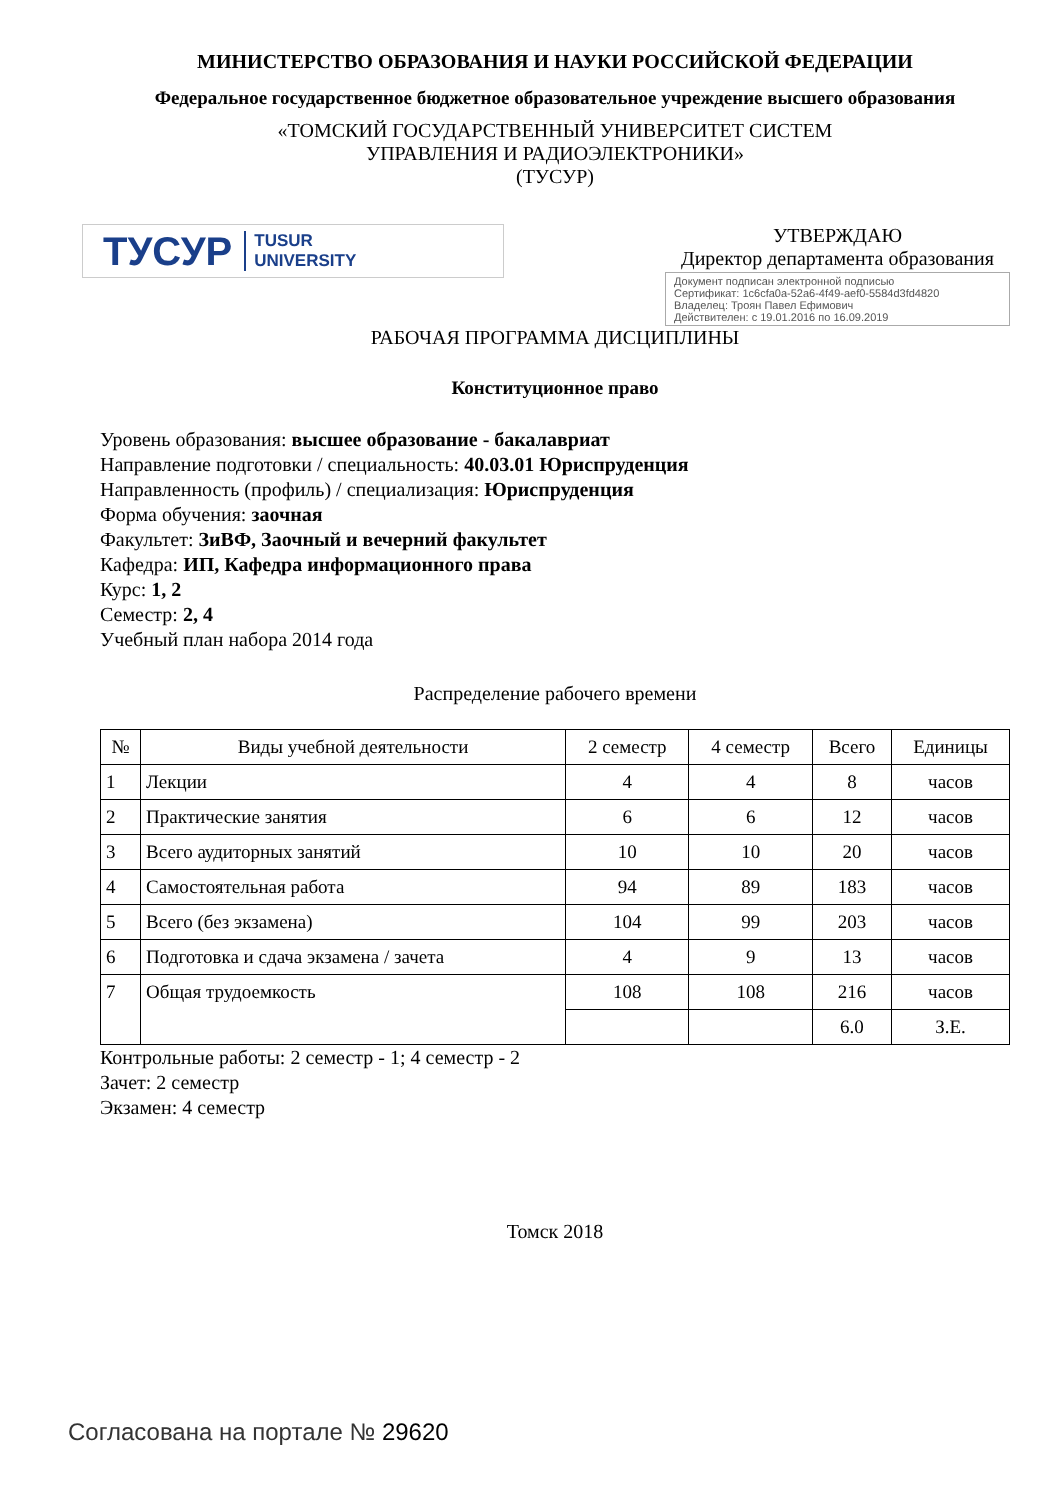МИНИСТЕРСТВО ОБРАЗОВАНИЯ И НАУКИ РОССИЙСКОЙ ФЕДЕРАЦИИ
Федеральное государственное бюджетное образовательное учреждение высшего образования
«ТОМСКИЙ ГОСУДАРСТВЕННЫЙ УНИВЕРСИТЕТ СИСТЕМ
УПРАВЛЕНИЯ И РАДИОЭЛЕКТРОНИКИ»
(ТУСУР)
ТУСУР TUSUR
UNIVERSITY
УТВЕРЖДАЮ
Директор департамента образования
Документ подписан электронной подписью
Сертификат: 1c6cfa0a-52a6-4f49-aef0-5584d3fd4820
Владелец: Троян Павел Ефимович
Действителен: с 19.01.2016 по 16.09.2019
РАБОЧАЯ ПРОГРАММА ДИСЦИПЛИНЫ
Конституционное право
Уровень образования: высшее образование - бакалавриат
Направление подготовки / специальность: 40.03.01 Юриспруденция
Направленность (профиль) / специализация: Юриспруденция
Форма обучения: заочная
Факультет: ЗиВФ, Заочный и вечерний факультет
Кафедра: ИП, Кафедра информационного права
Курс: 1, 2
Семестр: 2, 4
Учебный план набора 2014 года
Распределение рабочего времени
| № | Виды учебной деятельности | 2 семестр | 4 семестр | Всего | Единицы |
| --- | --- | --- | --- | --- | --- |
| 1 | Лекции | 4 | 4 | 8 | часов |
| 2 | Практические занятия | 6 | 6 | 12 | часов |
| 3 | Всего аудиторных занятий | 10 | 10 | 20 | часов |
| 4 | Самостоятельная работа | 94 | 89 | 183 | часов |
| 5 | Всего (без экзамена) | 104 | 99 | 203 | часов |
| 6 | Подготовка и сдача экзамена / зачета | 4 | 9 | 13 | часов |
| 7 | Общая трудоемкость | 108 | 108 | 216 | часов |
| | | | | 6.0 | З.Е. |
Контрольные работы: 2 семестр - 1; 4 семестр - 2
Зачет: 2 семестр
Экзамен: 4 семестр
Томск 2018
Согласована на портале № 29620